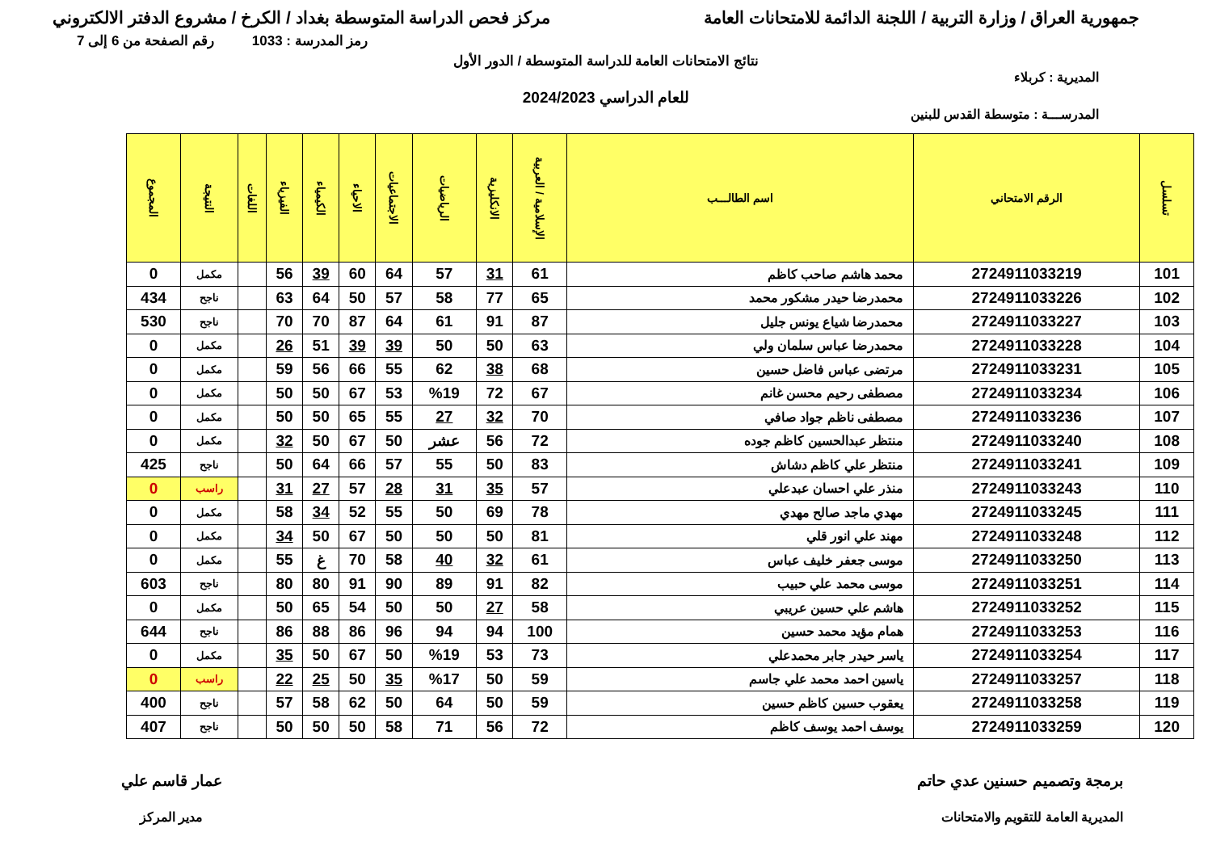جمهورية العراق / وزارة التربية / اللجنة الدائمة للامتحانات العامة مركز فحص الدراسة المتوسطة بغداد / الكرخ / مشروع الدفتر الالكتروني
رمز المدرسة : 1033 رقم الصفحة من 6 إلى 7
نتائج الامتحانات العامة للدراسة المتوسطة / الدور الأول
المديرية : كربلاء
للعام الدراسي 2024/2023
المدرســـة : متوسطة القدس للبنين
| تسلسل | الرقم الامتحاني | اسم الطالـــب | الإسلامية / العربية | الانكليزية | الرياضيات | الاجتماعيات | الاحياء | الكيمياء | الفيزياء | اللغات | النتيجة | المجموع |
| --- | --- | --- | --- | --- | --- | --- | --- | --- | --- | --- | --- | --- |
| 101 | 2724911033219 | محمد هاشم صاحب كاظم | 61 | 31 | 57 | 64 | 60 | 39 | 56 | | مكمل | 0 |
| 102 | 2724911033226 | محمدرضا حيدر مشكور محمد | 65 | 77 | 58 | 57 | 50 | 64 | 63 | | ناجح | 434 |
| 103 | 2724911033227 | محمدرضا شياع يونس جليل | 87 | 91 | 61 | 64 | 87 | 70 | 70 | | ناجح | 530 |
| 104 | 2724911033228 | محمدرضا عباس سلمان ولي | 63 | 50 | 50 | 39 | 39 | 51 | 26 | | مكمل | 0 |
| 105 | 2724911033231 | مرتضى عباس فاضل حسين | 68 | 38 | 62 | 55 | 66 | 56 | 59 | | مكمل | 0 |
| 106 | 2724911033234 | مصطفى رحيم محسن غانم | 67 | 72 | %19 | 53 | 67 | 50 | 50 | | مكمل | 0 |
| 107 | 2724911033236 | مصطفى ناظم جواد صافي | 70 | 32 | 27 | 55 | 65 | 50 | 50 | | مكمل | 0 |
| 108 | 2724911033240 | منتظر عبدالحسين كاظم جوده | 72 | 56 | عشر | 50 | 67 | 50 | 32 | | مكمل | 0 |
| 109 | 2724911033241 | منتظر علي كاظم دشاش | 83 | 50 | 55 | 57 | 66 | 64 | 50 | | ناجح | 425 |
| 110 | 2724911033243 | منذر علي احسان عبدعلي | 57 | 35 | 31 | 28 | 57 | 27 | 31 | | راسب | 0 |
| 111 | 2724911033245 | مهدي ماجد صالح مهدي | 78 | 69 | 50 | 55 | 52 | 34 | 58 | | مكمل | 0 |
| 112 | 2724911033248 | مهند علي انور قلي | 81 | 50 | 50 | 50 | 67 | 50 | 34 | | مكمل | 0 |
| 113 | 2724911033250 | موسى جعفر خليف عباس | 61 | 32 | 40 | 58 | 70 | غ | 55 | | مكمل | 0 |
| 114 | 2724911033251 | موسى محمد علي حبيب | 82 | 91 | 89 | 90 | 91 | 80 | 80 | | ناجح | 603 |
| 115 | 2724911033252 | هاشم علي حسين عريبي | 58 | 27 | 50 | 50 | 54 | 65 | 50 | | مكمل | 0 |
| 116 | 2724911033253 | همام مؤيد محمد حسين | 100 | 94 | 94 | 96 | 86 | 88 | 86 | | ناجح | 644 |
| 117 | 2724911033254 | ياسر حيدر جابر محمدعلي | 73 | 53 | %19 | 50 | 67 | 50 | 35 | | مكمل | 0 |
| 118 | 2724911033257 | ياسين احمد محمد علي جاسم | 59 | 50 | %17 | 35 | 50 | 25 | 22 | | راسب | 0 |
| 119 | 2724911033258 | يعقوب حسين كاظم حسين | 59 | 50 | 64 | 50 | 62 | 58 | 57 | | ناجح | 400 |
| 120 | 2724911033259 | يوسف احمد يوسف كاظم | 72 | 56 | 71 | 58 | 50 | 50 | 50 | | ناجح | 407 |
برمجة وتصميم حسنين عدي حاتم
المديرية العامة للتقويم والامتحانات
عمار قاسم علي
مدير المركز